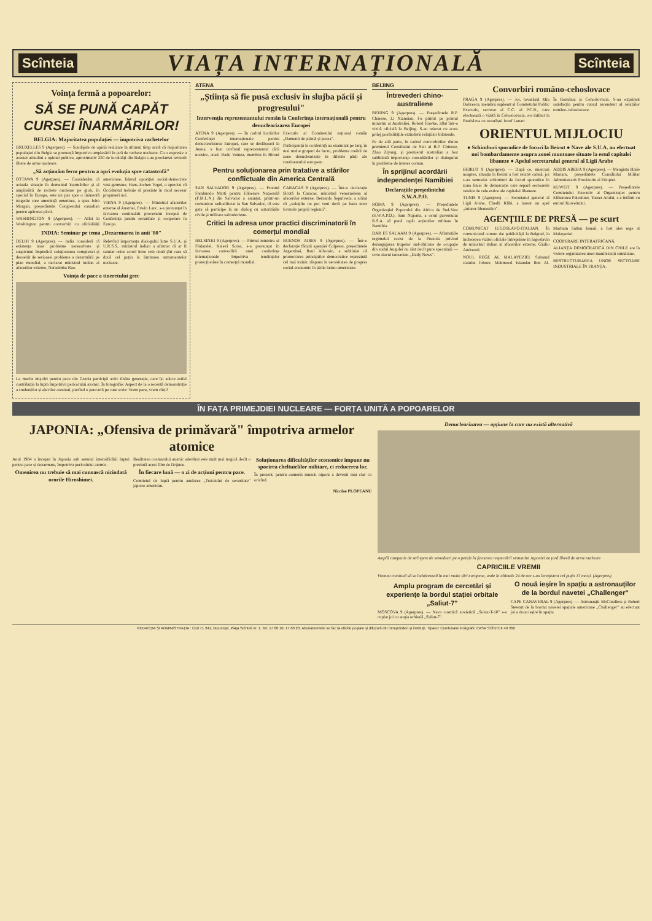Scînteia VIAȚA INTERNAȚIONALĂ Scînteia
Voința fermă a popoarelor:
SĂ SE PUNĂ CAPĂT CURSEI ÎNARMĂRILOR!
BELGIA: Majoritatea populației — împotriva rachetelor
BRUXELLES 9 (Agerpres). — Sondajele de opinii realizate în ultimul timp arată că majoritatea populației din Belgia se pronunță împotriva amplasării în țară de rachete nucleare. Ca o expresie a acestei atitudini a opiniei publice, aproximativ 250 de localități din Belgia s-au proclamat teritorii libere de arme nucleare.
„Să acționăm ferm pentru a opri evoluția spre catastrofă"
OTTAWA 9 (Agerpres). — Considerăm că actuala situație în domeniul înarmărilor și al amplasării de rachete nucleare pe glob, în special în Europa, este un pas spre o iminentă tragedie care amenință omenirea, a spus John Morgan, președintele Congresului canadian pentru apărarea păcii.
WASHINGTON 9 (Agerpres). — Aflat la Washington pentru convorbiri cu oficialități americane, liderul opoziției social-democrate vest-germane, Hans-Jochen Vogel, a apreciat că Occidentul trebuie să prezinte în mod necesar propuneri noi.
VIENA 9 (Agerpres). — Ministrul afacerilor externe al Austriei, Erwin Lanc, s-a pronunțat în favoarea continuării procesului început de Conferința pentru securitate și cooperare în Europa.
INDIA: Seminar pe tema „Dezarmarea în anii '80"
DELHI 9 (Agerpres). — India consideră că existența unor probleme nerezolvate și suspiciuni împiedică soluționarea complexei și deosebit de serioasei probleme a dezarmării pe plan mondial, a declarat ministrul indian al afacerilor externe, Narasimha Rao.
Relevînd importanța dialogului între S.U.A. și U.R.S.S., ministrul indian a afirmat că ar fi salutar orice acord între cele două țări care să ducă cel puțin la limitarea armamentelor nucleare.
Voința de pace a tineretului grec
La marile mișcări pentru pace din Grecia participă activ tînăra generație, care își aduce astfel contribuția la lupta împotriva pericolului atomic. În fotografie: Aspect de la o recentă demonstrație a studenților și elevilor ateniені, purtînd o pancartă pe care scrie: Vrem pace, vrem cărți!
ATENA
„Știința să fie pusă exclusiv în slujba păcii și progresului"
Intervenția reprezentantului român la Conferința internațională pentru denuclearizarea Europei
ATENA 9 (Agerpres). — În cadrul lucrărilor Conferinței internaționale pentru denuclearizarea Europei, care se desfășoară la Atena, a luat cuvîntul reprezentantul țării noastre, acad. Radu Voinea, membru în Biroul Executiv al Comitetului național român „Oamenii de știință și pacea".
Participanții la conferință au examinat pe larg, în mai multe grupuri de lucru, problema creării de zone denuclearizate în diferite părți ale continentului european.
Pentru soluționarea prin tratative a stărilor conflictuale din America Centrală
SAN SALVADOR 9 (Agerpres). — Frontul Farabundo Marti pentru Eliberare Națională (F.M.L.N.) din Salvador a anunțat, printr-un comunicat radiodifuzat la San Salvador, că este gata să participe la un dialog cu autoritățile civile și militare salvadoriene.
CARACAS 9 (Agerpres). — Într-o declarație făcută la Caracas, ministrul venezuelean al afacerilor externe, Bernardo Sepulveda, a arătat că „soluțiile nu pot veni decît pe baza unor formule proprii regiunii".
Critici la adresa unor practici discriminatorii în comerțul mondial
HELSINKI 9 (Agerpres). — Primul ministru al Finlandei, Kalevi Sorsa, s-a pronunțat în favoarea convocării unei conferințe internaționale împotriva tendințelor protecționiste în comerțul mondial.
BUENOS AIRES 9 (Agerpres). — Într-o declarație făcută agenției Colpress, președintele Argentinei, Raul Alfonsin, a subliniat că promovarea principiilor democratice reprezintă cel mai trainic răspuns la necesitatea de progres social-economic în țările latino-americane.
BEIJING
Întrevederi chino-australiene
BEIJING 9 (Agerpres). — Președintele R.P. Chineze, Li Xiannian, l-a primit pe primul ministru al Australiei, Robert Hawke, aflat într-o vizită oficială la Beijing. S-au relevat cu acest prilej posibilitățile extinderii relațiilor bilaterale.
Pe de altă parte, în cadrul convorbirilor dintre premierul Consiliului de Stat al R.P. Chineze, Zhao Ziyang, și premierul australian a fost subliniată importanța consultărilor și dialogului în probleme de interes comun.
În sprijinul acordării independenței Namibiei
Declarațiile președintelui S.W.A.P.O.
ROMA 9 (Agerpres). — Președintele Organizației Poporului din Africa de Sud-Vest (S.W.A.P.O.), Sam Nujoma, a cerut guvernului R.S.A. să pună capăt acțiunilor militare în Namibia.
DAR ES SALAAM 9 (Agerpres). — Afirmațiile regimului rasist de la Pretoria privind dezangajarea trupelor sud-africane de ocupație din sudul Angolei nu sînt decît pure speculații — scrie ziarul tanzanian „Daily News".
Convorbiri româno-cehoslovace
PRAGA 9 (Agerpres). — Joi, tovarășul Miu Dobrescu, membru supleant al Comitetului Politic Executiv, secretar al C.C. al P.C.R., care efectuează o vizită în Cehoslovacia, s-a întîlnit la Bratislava cu tovarășul Jozef Lenart.
În România și Cehoslovacia. S-au exprimat satisfacția pentru cursul ascendent al relațiilor româno-cehoslovace.
ORIENTUL MIJLOCIU
● Schimburi sporadice de focuri la Beirut ● Nave ale S.U.A. au efectuat noi bombardamente asupra zonei muntoase situate la estul capitalei libaneze ● Apelul secretarului general al Ligii Arabe
BEIRUT 9 (Agerpres). — După ce, miercuri noaptea, situația la Beirut a fost relativ calmă, joi s-au semnalat schimburi de focuri sporadice în zona liniei de demarcație care separă sectoarele vestice de cele estice ale capitalei libaneze.
TUNIS 9 (Agerpres). — Secretarul general al Ligii Arabe, Chedli Klibi, a lansat un apel „tuturor libanezilor".
ADDIS ABEBA 9 (Agerpres). — Mengistu Haile Mariam, președintele Consiliului Militar Administrativ Provizoriu al Etiopiei.
KUWEIT 9 (Agerpres). — Președintele Comitetului Executiv al Organizației pentru Eliberarea Palestinei, Yasser Arafat, s-a întîlnit cu emirul Kuweitului.
AGENȚIILE DE PRESĂ — pe scurt
COMUNICAT IUGOSLAVO-ITALIAN. În comunicatul comun dat publicității la Belgrad, la încheierea vizitei oficiale întreprinse în Iugoslavia de ministrul italian al afacerilor externe, Giulio Andreotti.
NOUL REGE AL MALAYEZIEI. Sultanul statului Johore, Mahmood Iskandar Ibni Al-Marhum Sultan Ismail, a fost ales rege al Malayeziei.
COOPERARE INTERAFRICANĂ.
ALIANȚA DEMOCRATICĂ DIN CHILE are în vedere organizarea unor manifestații simultane.
RESTRUCTURAREA UNOR SECTOARE INDUSTRIALE ÎN FRANȚA.
ÎN FAȚA PRIMEJDIEI NUCLEARE — FORȚA UNITĂ A POPOARELOR
JAPONIA: „Ofensiva de primăvară" împotriva armelor atomice
Anul 1984 a început în Japonia sub semnul intensificării luptei pentru pace și dezarmare, împotriva pericolului atomic.
Omenirea nu trebuie să mai cunoască niciodată ororile Hiroshimei.
Realitatea cosmarului atomic adevărat este mult mai tragică decît o prezintă acest film de ficțiune.
În fiecare lună — o zi de acțiuni pentru pace.
Comitetul de luptă pentru anularea „Tratatului de securitate" japono-american.
Soluționarea dificultăților economice impune nu sporirea cheltuielilor militare, ci reducerea lor.
În prezent, pentru oamenii muncii niponi a devenit mai clar ca oricînd.
Nicolae PLOPEANU
Denuclearizarea — opțiune la care nu există alternativă
Amplă campanie de strîngere de semnături pe o petiție în favoarea respectării statutului Japoniei de țară liberă de arme nucleare
CAPRICIILE VREMII
Vremea continuă să se îndulcească în mai multe țări europene, unde în ultimele 24 de ore s-au înregistrat cel puțin 13 morți. (Agerpres)
Amplu program de cercetări și experiențe la bordul stației orbitale „Saliut-7"
MOSCOVA 9 (Agerpres). — Nava cosmică sovietică „Soiuz-T-10" s-a cuplat joi cu stația orbitală „Saliut-7".
O nouă ieșire în spațiu a astronauților de la bordul navetei „Challenger"
CAPE CANAVERAL 9 (Agerpres). — Astronauții McCandless și Robert Stewart de la bordul navetei spațiale americane „Challenger" au efectuat joi a doua ieșire în spațiu.
REDACȚIA ȘI ADMINISTRAȚIA : Cod 71 341, București, Piața Scînteii nr. 1. Tel. 17 60 10, 17 60 20. Abonamentele se fac la oficiile poștale și difuzorii din întreprinderi și instituții. Tiparul: Combinatul Poligrafic CASA SCÎNTEII 40 360